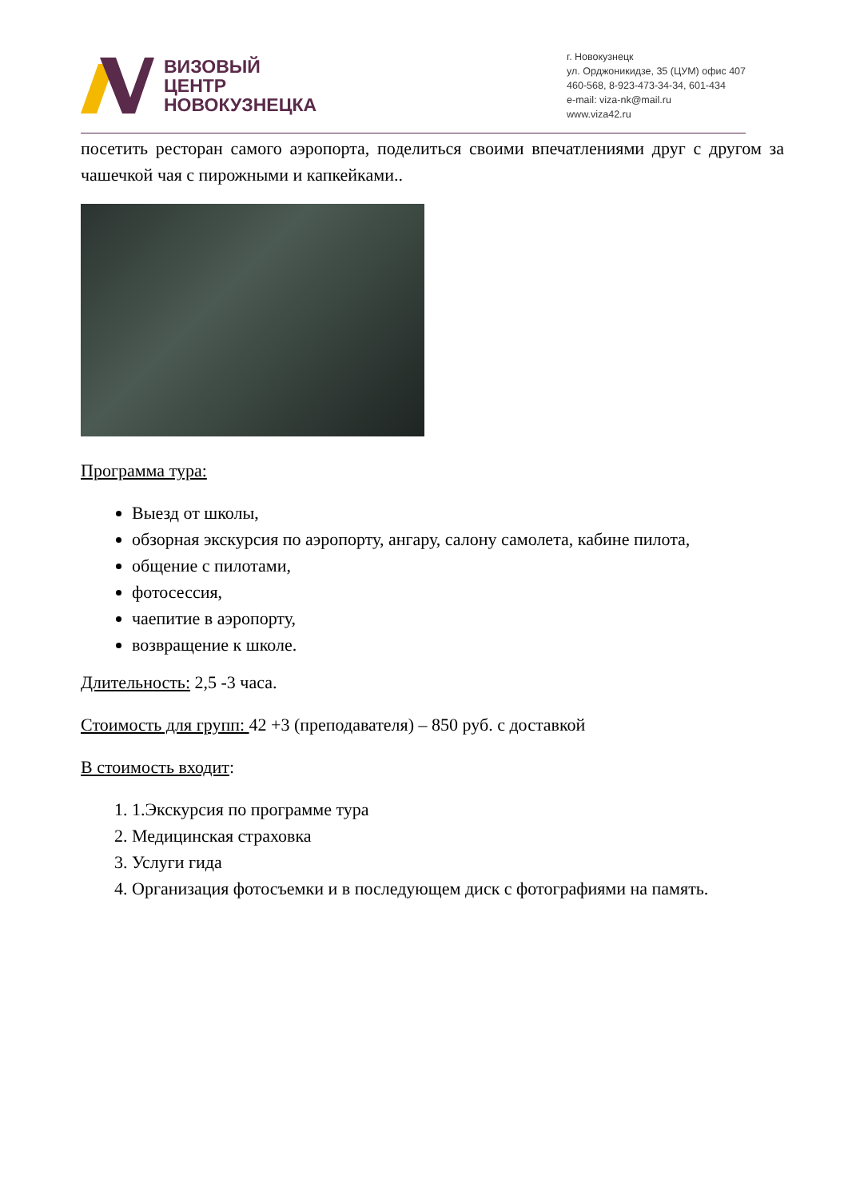ВИЗОВЫЙ
ЦЕНТР
НОВОКУЗНЕЦКА
г. Новокузнецк
ул. Орджоникидзе, 35 (ЦУМ) офис 407
460-568, 8-923-473-34-34, 601-434
e-mail: viza-nk@mail.ru
www.viza42.ru
посетить ресторан самого аэропорта, поделиться своими впечатлениями друг с другом за чашечкой чая с пирожными и капкейками..
Программа тура:
Выезд от школы,
обзорная экскурсия по аэропорту, ангару, салону самолета, кабине пилота,
общение с пилотами,
фотосессия,
чаепитие в аэропорту,
возвращение к школе.
Длительность: 2,5 -3 часа.
Стоимость для групп: 42 +3 (преподавателя) – 850 руб. с доставкой
В стоимость входит:
1. 1.Экскурсия по программе тура
2. Медицинская страховка
3. Услуги гида
4. Организация фотосъемки и в последующем диск с фотографиями на память.